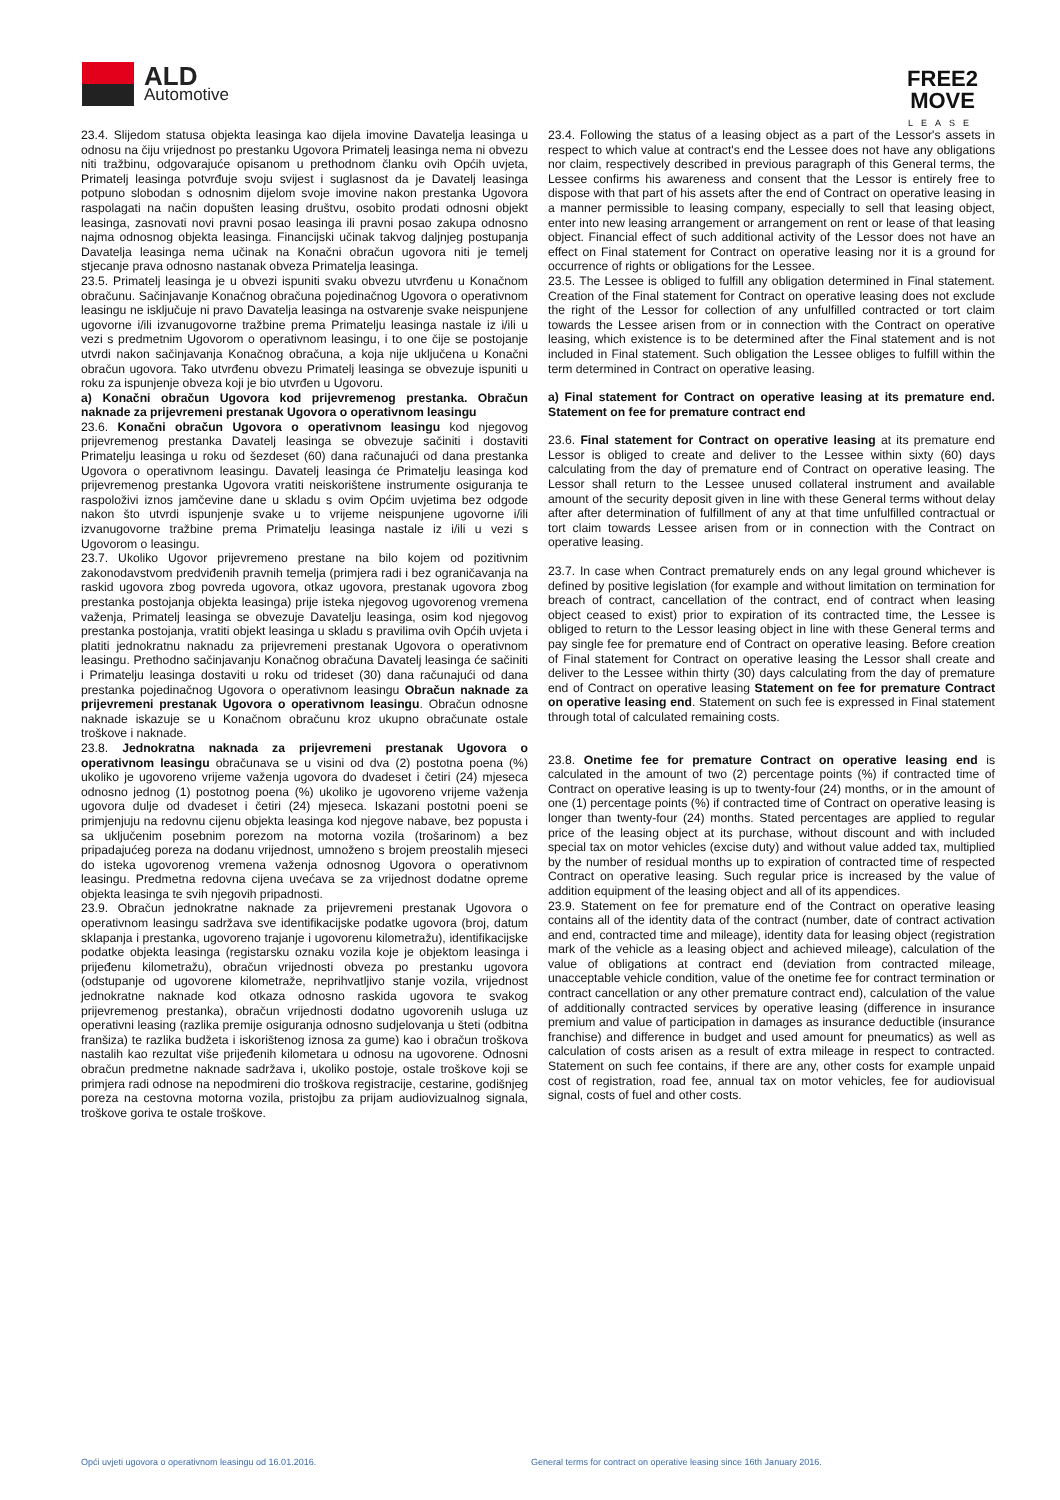ALD
Automotive
FREE2
MOVE
LEASE
23.4. Slijedom statusa objekta leasinga kao dijela imovine Davatelja leasinga u odnosu na čiju vrijednost po prestanku Ugovora Primatelj leasinga nema ni obvezu niti tražbinu, odgovarajuće opisanom u prethodnom članku ovih Općih uvjeta, Primatelj leasinga potvrđuje svoju svijest i suglasnost da je Davatelj leasinga potpuno slobodan s odnosnim dijelom svoje imovine nakon prestanka Ugovora raspolagati na način dopušten leasing društvu, osobito prodati odnosni objekt leasinga, zasnovati novi pravni posao leasinga ili pravni posao zakupa odnosno najma odnosnog objekta leasinga. Financijski učinak takvog daljnjeg postupanja Davatelja leasinga nema učinak na Konačni obračun ugovora niti je temelj stjecanje prava odnosno nastanak obveza Primatelja leasinga.
23.5. Primatelj leasinga je u obvezi ispuniti svaku obvezu utvrđenu u Konačnom obračunu. Sačinjavanje Konačnog obračuna pojedinačnog Ugovora o operativnom leasingu ne isključuje ni pravo Davatelja leasinga na ostvarenje svake neispunjene ugovorne i/ili izvanugovorne tražbine prema Primatelju leasinga nastale iz i/ili u vezi s predmetnim Ugovorom o operativnom leasingu, i to one čije se postojanje utvrdi nakon sačinjavanja Konačnog obračuna, a koja nije uključena u Konačni obračun ugovora. Tako utvrđenu obvezu Primatelj leasinga se obvezuje ispuniti u roku za ispunjenje obveza koji je bio utvrđen u Ugovoru.
a) Konačni obračun Ugovora kod prijevremenog prestanka. Obračun naknade za prijevremeni prestanak Ugovora o operativnom leasingu
23.6. Konačni obračun Ugovora o operativnom leasingu kod njegovog prijevremenog prestanka Davatelj leasinga se obvezuje sačiniti i dostaviti Primatelju leasinga u roku od šezdeset (60) dana računajući od dana prestanka Ugovora o operativnom leasingu. Davatelj leasinga će Primatelju leasinga kod prijevremenog prestanka Ugovora vratiti neiskorištene instrumente osiguranja te raspoloživi iznos jamčevine dane u skladu s ovim Općim uvjetima bez odgode nakon što utvrdi ispunjenje svake u to vrijeme neispunjene ugovorne i/ili izvanugovorne tražbine prema Primatelju leasinga nastale iz i/ili u vezi s Ugovorom o leasingu.
23.7. Ukoliko Ugovor prijevremeno prestane na bilo kojem od pozitivnim zakonodavstvom predviđenih pravnih temelja (primjera radi i bez ograničavanja na raskid ugovora zbog povreda ugovora, otkaz ugovora, prestanak ugovora zbog prestanka postojanja objekta leasinga) prije isteka njegovog ugovorenog vremena važenja, Primatelj leasinga se obvezuje Davatelju leasinga, osim kod njegovog prestanka postojanja, vratiti objekt leasinga u skladu s pravilima ovih Općih uvjeta i platiti jednokratnu naknadu za prijevremeni prestanak Ugovora o operativnom leasingu. Prethodno sačinjavanju Konačnog obračuna Davatelj leasinga će sačiniti i Primatelju leasinga dostaviti u roku od trideset (30) dana računajući od dana prestanka pojedinačnog Ugovora o operativnom leasingu Obračun naknade za prijevremeni prestanak Ugovora o operativnom leasingu. Obračun odnosne naknade iskazuje se u Konačnom obračunu kroz ukupno obračunate ostale troškove i naknade.
23.8. Jednokratna naknada za prijevremeni prestanak Ugovora o operativnom leasingu obračunava se u visini od dva (2) postotna poena (%) ukoliko je ugovoreno vrijeme važenja ugovora do dvadeset i četiri (24) mjeseca odnosno jednog (1) postotnog poena (%) ukoliko je ugovoreno vrijeme važenja ugovora dulje od dvadeset i četiri (24) mjeseca. Iskazani postotni poeni se primjenjuju na redovnu cijenu objekta leasinga kod njegove nabave, bez popusta i sa uključenim posebnim porezom na motorna vozila (trošarinom) a bez pripadajućeg poreza na dodanu vrijednost, umnoženo s brojem preostalih mjeseci do isteka ugovorenog vremena važenja odnosnog Ugovora o operativnom leasingu. Predmetna redovna cijena uvećava se za vrijednost dodatne opreme objekta leasinga te svih njegovih pripadnosti.
23.9. Obračun jednokratne naknade za prijevremeni prestanak Ugovora o operativnom leasingu sadržava sve identifikacijske podatke ugovora (broj, datum sklapanja i prestanka, ugovoreno trajanje i ugovorenu kilometražu), identifikacijske podatke objekta leasinga (registarsku oznaku vozila koje je objektom leasinga i prijeđenu kilometražu), obračun vrijednosti obveza po prestanku ugovora (odstupanje od ugovorene kilometraže, neprihvatljivo stanje vozila, vrijednost jednokratne naknade kod otkaza odnosno raskida ugovora te svakog prijevremenog prestanka), obračun vrijednosti dodatno ugovorenih usluga uz operativni leasing (razlika premije osiguranja odnosno sudjelovanja u šteti (odbitna franšiza) te razlika budžeta i iskorištenog iznosa za gume) kao i obračun troškova nastalih kao rezultat više prijeđenih kilometara u odnosu na ugovorene. Odnosni obračun predmetne naknade sadržava i, ukoliko postoje, ostale troškove koji se primjera radi odnose na nepodmireni dio troškova registracije, cestarine, godišnjeg poreza na cestovna motorna vozila, pristojbu za prijam audiovizualnog signala, troškove goriva te ostale troškove.
23.4. Following the status of a leasing object as a part of the Lessor's assets in respect to which value at contract's end the Lessee does not have any obligations nor claim, respectively described in previous paragraph of this General terms, the Lessee confirms his awareness and consent that the Lessor is entirely free to dispose with that part of his assets after the end of Contract on operative leasing in a manner permissible to leasing company, especially to sell that leasing object, enter into new leasing arrangement or arrangement on rent or lease of that leasing object. Financial effect of such additional activity of the Lessor does not have an effect on Final statement for Contract on operative leasing nor it is a ground for occurrence of rights or obligations for the Lessee.
23.5. The Lessee is obliged to fulfill any obligation determined in Final statement. Creation of the Final statement for Contract on operative leasing does not exclude the right of the Lessor for collection of any unfulfilled contracted or tort claim towards the Lessee arisen from or in connection with the Contract on operative leasing, which existence is to be determined after the Final statement and is not included in Final statement. Such obligation the Lessee obliges to fulfill within the term determined in Contract on operative leasing.
a) Final statement for Contract on operative leasing at its premature end. Statement on fee for premature contract end
23.6. Final statement for Contract on operative leasing at its premature end Lessor is obliged to create and deliver to the Lessee within sixty (60) days calculating from the day of premature end of Contract on operative leasing. The Lessor shall return to the Lessee unused collateral instrument and available amount of the security deposit given in line with these General terms without delay after after determination of fulfillment of any at that time unfulfilled contractual or tort claim towards Lessee arisen from or in connection with the Contract on operative leasing.
23.7. In case when Contract prematurely ends on any legal ground whichever is defined by positive legislation (for example and without limitation on termination for breach of contract, cancellation of the contract, end of contract when leasing object ceased to exist) prior to expiration of its contracted time, the Lessee is obliged to return to the Lessor leasing object in line with these General terms and pay single fee for premature end of Contract on operative leasing. Before creation of Final statement for Contract on operative leasing the Lessor shall create and deliver to the Lessee within thirty (30) days calculating from the day of premature end of Contract on operative leasing Statement on fee for premature Contract on operative leasing end. Statement on such fee is expressed in Final statement through total of calculated remaining costs.
23.8. Onetime fee for premature Contract on operative leasing end is calculated in the amount of two (2) percentage points (%) if contracted time of Contract on operative leasing is up to twenty-four (24) months, or in the amount of one (1) percentage points (%) if contracted time of Contract on operative leasing is longer than twenty-four (24) months. Stated percentages are applied to regular price of the leasing object at its purchase, without discount and with included special tax on motor vehicles (excise duty) and without value added tax, multiplied by the number of residual months up to expiration of contracted time of respected Contract on operative leasing. Such regular price is increased by the value of addition equipment of the leasing object and all of its appendices.
23.9. Statement on fee for premature end of the Contract on operative leasing contains all of the identity data of the contract (number, date of contract activation and end, contracted time and mileage), identity data for leasing object (registration mark of the vehicle as a leasing object and achieved mileage), calculation of the value of obligations at contract end (deviation from contracted mileage, unacceptable vehicle condition, value of the onetime fee for contract termination or contract cancellation or any other premature contract end), calculation of the value of additionally contracted services by operative leasing (difference in insurance premium and value of participation in damages as insurance deductible (insurance franchise) and difference in budget and used amount for pneumatics) as well as calculation of costs arisen as a result of extra mileage in respect to contracted. Statement on such fee contains, if there are any, other costs for example unpaid cost of registration, road fee, annual tax on motor vehicles, fee for audiovisual signal, costs of fuel and other costs.
Opći uvjeti ugovora o operativnom leasingu od 16.01.2016. General terms for contract on operative leasing since 16th January 2016.